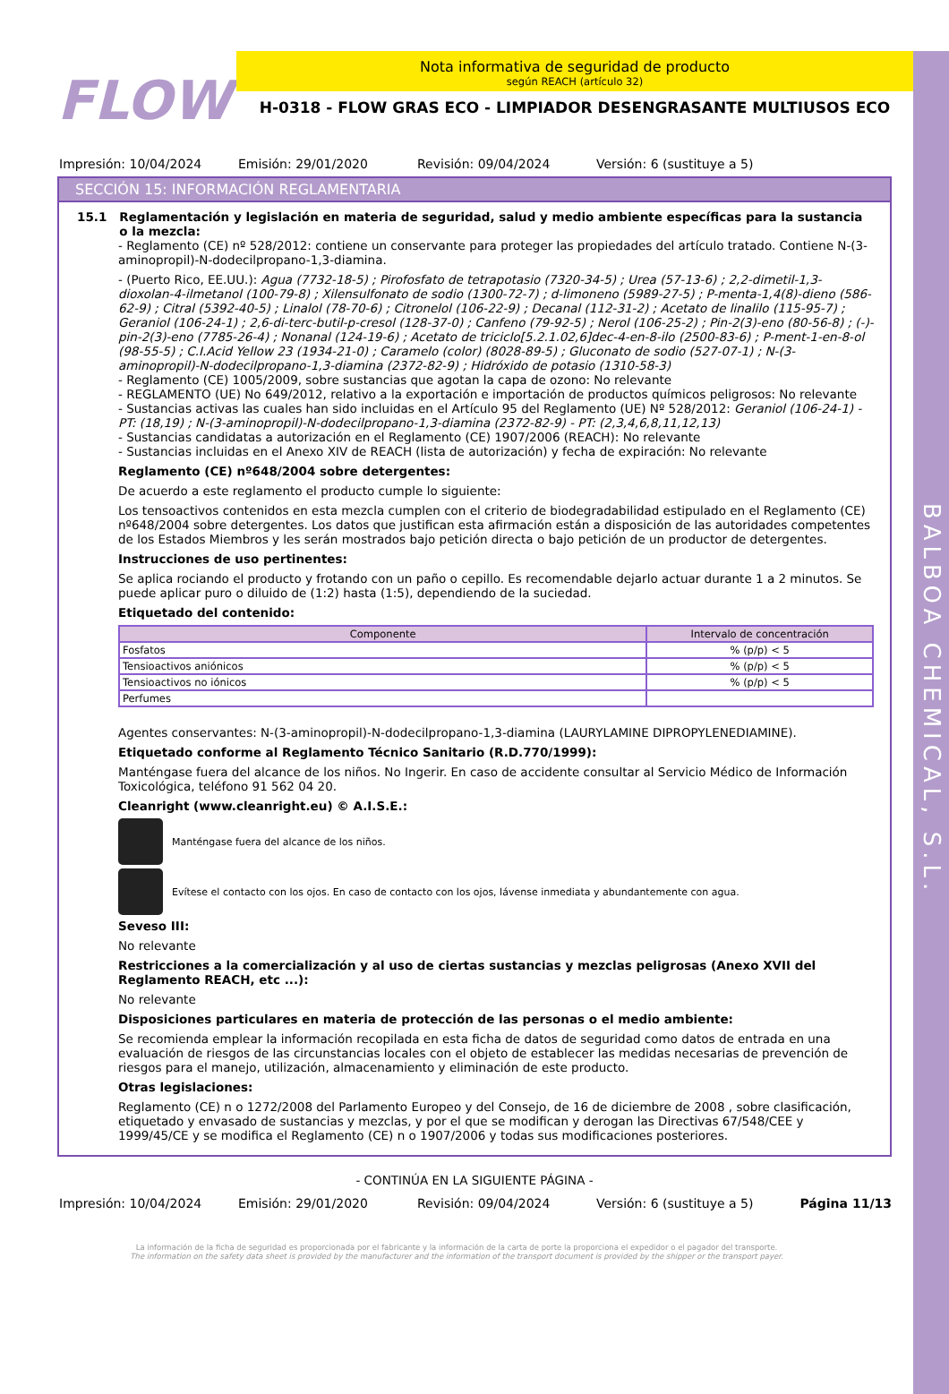BALBOA CHEMICAL, S.L.
FLOW
Nota informativa de seguridad de producto
según REACH (artículo 32)
H-0318 - FLOW GRAS ECO - LIMPIADOR DESENGRASANTE MULTIUSOS ECO
Impresión: 10/04/2024 Emisión: 29/01/2020 Revisión: 09/04/2024 Versión: 6 (sustituye a 5)
SECCIÓN 15: INFORMACIÓN REGLAMENTARIA
15.1 Reglamentación y legislación en materia de seguridad, salud y medio ambiente específicas para la sustancia o la mezcla:
- Reglamento (CE) nº 528/2012: contiene un conservante para proteger las propiedades del artículo tratado. Contiene N-(3-aminopropil)-N-dodecilpropano-1,3-diamina.
- (Puerto Rico, EE.UU.): Agua (7732-18-5) ; Pirofosfato de tetrapotasio (7320-34-5) ; Urea (57-13-6) ; 2,2-dimetil-1,3-dioxolan-4-ilmetanol (100-79-8) ; Xilensulfonato de sodio (1300-72-7) ; d-limoneno (5989-27-5) ; P-menta-1,4(8)-dieno (586-62-9) ; Citral (5392-40-5) ; Linalol (78-70-6) ; Citronelol (106-22-9) ; Decanal (112-31-2) ; Acetato de linalilo (115-95-7) ; Geraniol (106-24-1) ; 2,6-di-terc-butil-p-cresol (128-37-0) ; Canfeno (79-92-5) ; Nerol (106-25-2) ; Pin-2(3)-eno (80-56-8) ; (-)-pin-2(3)-eno (7785-26-4) ; Nonanal (124-19-6) ; Acetato de triciclo[5.2.1.02,6]dec-4-en-8-ilo (2500-83-6) ; P-ment-1-en-8-ol (98-55-5) ; C.I.Acid Yellow 23 (1934-21-0) ; Caramelo (color) (8028-89-5) ; Gluconato de sodio (527-07-1) ; N-(3-aminopropil)-N-dodecilpropano-1,3-diamina (2372-82-9) ; Hidróxido de potasio (1310-58-3)
- Reglamento (CE) 1005/2009, sobre sustancias que agotan la capa de ozono: No relevante
- REGLAMENTO (UE) No 649/2012, relativo a la exportación e importación de productos químicos peligrosos: No relevante
- Sustancias activas las cuales han sido incluidas en el Artículo 95 del Reglamento (UE) Nº 528/2012: Geraniol (106-24-1) - PT: (18,19) ; N-(3-aminopropil)-N-dodecilpropano-1,3-diamina (2372-82-9) - PT: (2,3,4,6,8,11,12,13)
- Sustancias candidatas a autorización en el Reglamento (CE) 1907/2006 (REACH): No relevante
- Sustancias incluidas en el Anexo XIV de REACH (lista de autorización) y fecha de expiración: No relevante
Reglamento (CE) nº648/2004 sobre detergentes:
De acuerdo a este reglamento el producto cumple lo siguiente:
Los tensoactivos contenidos en esta mezcla cumplen con el criterio de biodegradabilidad estipulado en el Reglamento (CE) nº648/2004 sobre detergentes. Los datos que justifican esta afirmación están a disposición de las autoridades competentes de los Estados Miembros y les serán mostrados bajo petición directa o bajo petición de un productor de detergentes.
Instrucciones de uso pertinentes:
Se aplica rociando el producto y frotando con un paño o cepillo. Es recomendable dejarlo actuar durante 1 a 2 minutos. Se puede aplicar puro o diluido de (1:2) hasta (1:5), dependiendo de la suciedad.
Etiquetado del contenido:
| Componente | Intervalo de concentración |
| --- | --- |
| Fosfatos | % (p/p) < 5 |
| Tensioactivos aniónicos | % (p/p) < 5 |
| Tensioactivos no iónicos | % (p/p) < 5 |
| Perfumes | |
Agentes conservantes: N-(3-aminopropil)-N-dodecilpropano-1,3-diamina (LAURYLAMINE DIPROPYLENEDIAMINE).
Etiquetado conforme al Reglamento Técnico Sanitario (R.D.770/1999):
Manténgase fuera del alcance de los niños. No Ingerir. En caso de accidente consultar al Servicio Médico de Información Toxicológica, teléfono 91 562 04 20.
Cleanright (www.cleanright.eu) © A.I.S.E.:
Manténgase fuera del alcance de los niños.
Evítese el contacto con los ojos. En caso de contacto con los ojos, lávense inmediata y abundantemente con agua.
Seveso III:
No relevante
Restricciones a la comercialización y al uso de ciertas sustancias y mezclas peligrosas (Anexo XVII del Reglamento REACH, etc ...):
No relevante
Disposiciones particulares en materia de protección de las personas o el medio ambiente:
Se recomienda emplear la información recopilada en esta ficha de datos de seguridad como datos de entrada en una evaluación de riesgos de las circunstancias locales con el objeto de establecer las medidas necesarias de prevención de riesgos para el manejo, utilización, almacenamiento y eliminación de este producto.
Otras legislaciones:
Reglamento (CE) n o 1272/2008 del Parlamento Europeo y del Consejo, de 16 de diciembre de 2008 , sobre clasificación, etiquetado y envasado de sustancias y mezclas, y por el que se modifican y derogan las Directivas 67/548/CEE y 1999/45/CE y se modifica el Reglamento (CE) n o 1907/2006 y todas sus modificaciones posteriores.
- CONTINÚA EN LA SIGUIENTE PÁGINA -
Impresión: 10/04/2024 Emisión: 29/01/2020 Revisión: 09/04/2024 Versión: 6 (sustituye a 5) Página 11/13
La información de la ficha de seguridad es proporcionada por el fabricante y la información de la carta de porte la proporciona el expedidor o el pagador del transporte.
The information on the safety data sheet is provided by the manufacturer and the information of the transport document is provided by the shipper or the transport payer.